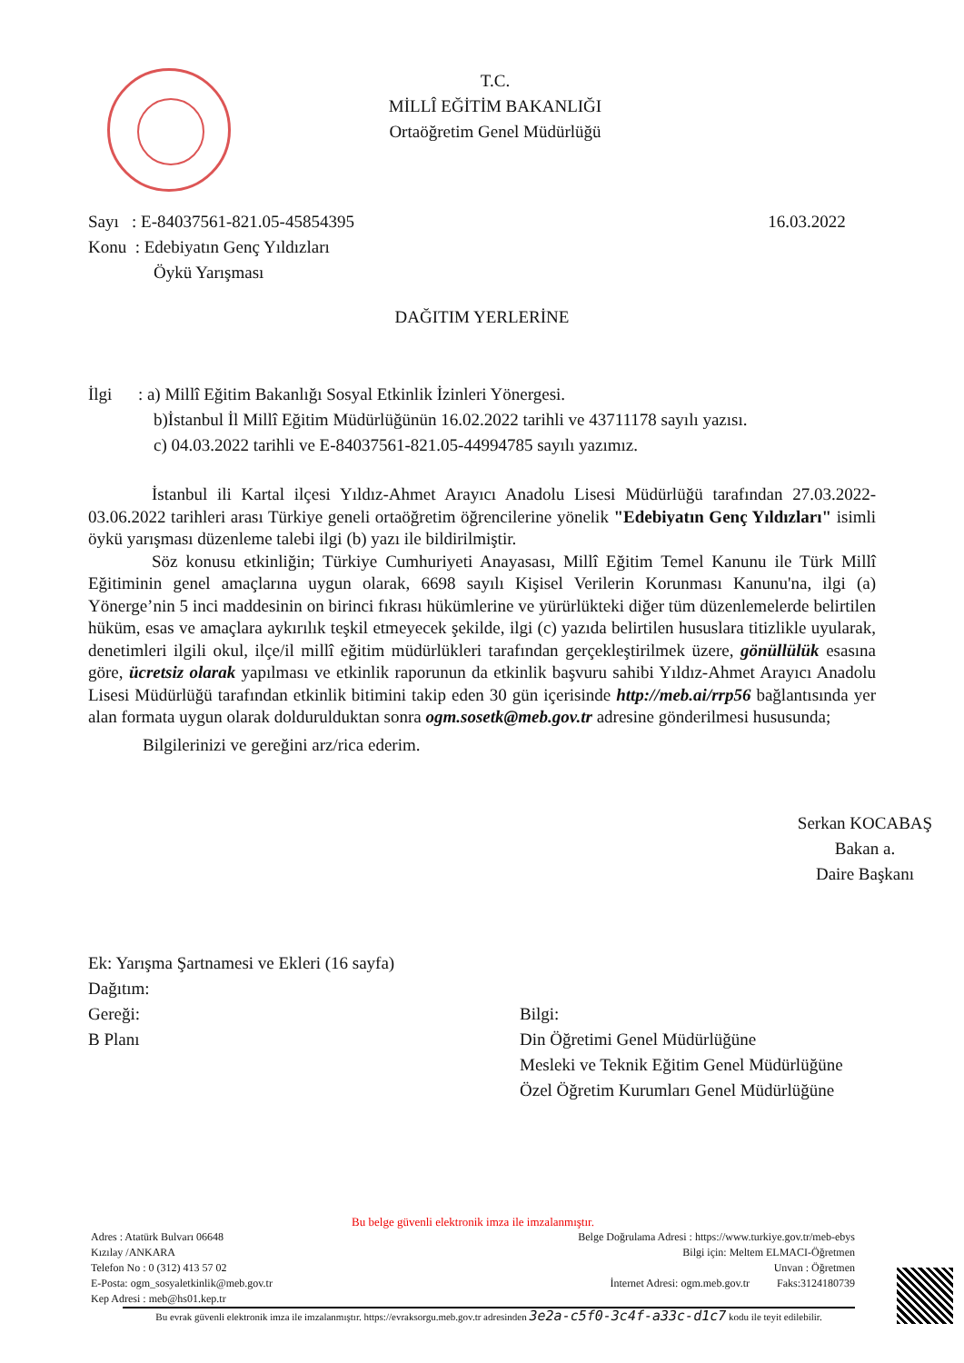T.C.
MİLLÎ EĞİTİM BAKANLIĞI
Ortaöğretim Genel Müdürlüğü
Sayı : E-84037561-821.05-45854395 16.03.2022
Konu : Edebiyatın Genç Yıldızları
Öykü Yarışması
DAĞITIM YERLERİNE
İlgi : a) Millî Eğitim Bakanlığı Sosyal Etkinlik İzinleri Yönergesi.
b)İstanbul İl Millî Eğitim Müdürlüğünün 16.02.2022 tarihli ve 43711178 sayılı yazısı.
c) 04.03.2022 tarihli ve E-84037561-821.05-44994785 sayılı yazımız.
İstanbul ili Kartal ilçesi Yıldız-Ahmet Arayıcı Anadolu Lisesi Müdürlüğü tarafından 27.03.2022-03.06.2022 tarihleri arası Türkiye geneli ortaöğretim öğrencilerine yönelik "Edebiyatın Genç Yıldızları" isimli öykü yarışması düzenleme talebi ilgi (b) yazı ile bildirilmiştir.
Söz konusu etkinliğin; Türkiye Cumhuriyeti Anayasası, Millî Eğitim Temel Kanunu ile Türk Millî Eğitiminin genel amaçlarına uygun olarak, 6698 sayılı Kişisel Verilerin Korunması Kanunu'na, ilgi (a) Yönerge’nin 5 inci maddesinin on birinci fıkrası hükümlerine ve yürürlükteki diğer tüm düzenlemelerde belirtilen hüküm, esas ve amaçlara aykırılık teşkil etmeyecek şekilde, ilgi (c) yazıda belirtilen hususlara titizlikle uyularak, denetimleri ilgili okul, ilçe/il millî eğitim müdürlükleri tarafından gerçekleştirilmek üzere, gönüllülük esasına göre, ücretsiz olarak yapılması ve etkinlik raporunun da etkinlik başvuru sahibi Yıldız-Ahmet Arayıcı Anadolu Lisesi Müdürlüğü tarafından etkinlik bitimini takip eden 30 gün içerisinde http://meb.ai/rrp56 bağlantısında yer alan formata uygun olarak doldurulduktan sonra ogm.sosetk@meb.gov.tr adresine gönderilmesi hususunda;
Bilgilerinizi ve gereğini arz/rica ederim.
Serkan KOCABAŞ
Bakan a.
Daire Başkanı
Ek: Yarışma Şartnamesi ve Ekleri (16 sayfa)
Dağıtım:
Gereği:
B Planı
Bilgi:
Din Öğretimi Genel Müdürlüğüne
Mesleki ve Teknik Eğitim Genel Müdürlüğüne
Özel Öğretim Kurumları Genel Müdürlüğüne
Bu belge güvenli elektronik imza ile imzalanmıştır.
Adres : Atatürk Bulvarı 06648
Kızılay /ANKARA
Telefon No : 0 (312) 413 57 02
E-Posta: ogm_sosyaletkinlik@meb.gov.tr
Kep Adresi : meb@hs01.kep.tr
Belge Doğrulama Adresi : https://www.turkiye.gov.tr/meb-ebys
Bilgi için: Meltem ELMACI-Öğretmen
Unvan : Öğretmen
İnternet Adresi: ogm.meb.gov.tr Faks:3124180739
Bu evrak güvenli elektronik imza ile imzalanmıştır. https://evraksorgu.meb.gov.tr adresinden 3e2a-c5f0-3c4f-a33c-d1c7 kodu ile teyit edilebilir.